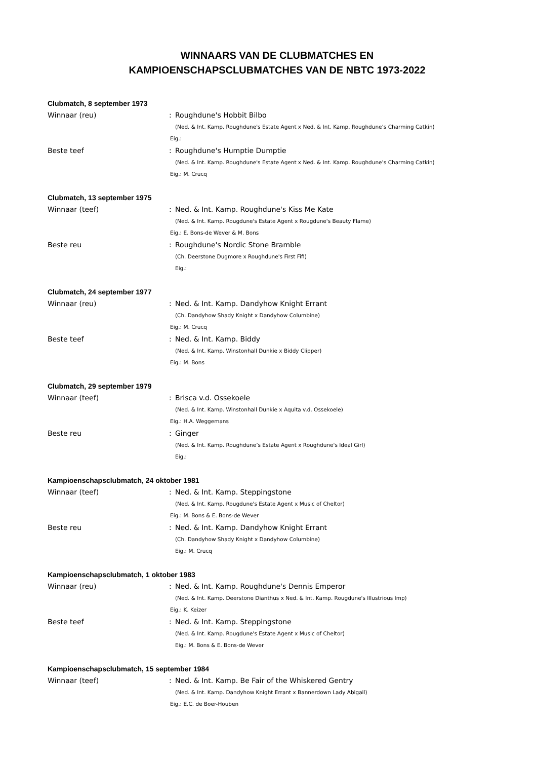WINNAARS VAN DE CLUBMATCHES EN
KAMPIOENSCHAPSCLUBMATCHES VAN DE NBTC 1973-2022
Clubmatch, 8 september 1973
Winnaar (reu) : Roughdune's Hobbit Bilbo
(Ned. & Int. Kamp. Roughdune's Estate Agent x Ned. & Int. Kamp. Roughdune’s Charming Catkin)
Eig.:
Beste teef : Roughdune's Humptie Dumptie
(Ned. & Int. Kamp. Roughdune's Estate Agent x Ned. & Int. Kamp. Roughdune’s Charming Catkin)
Eig.: M. Crucq
Clubmatch, 13 september 1975
Winnaar (teef) : Ned. & Int. Kamp. Roughdune's Kiss Me Kate
(Ned. & Int. Kamp. Rougdune's Estate Agent x Rougdune's Beauty Flame)
Eig.: E. Bons-de Wever & M. Bons
Beste reu : Roughdune's Nordic Stone Bramble
(Ch. Deerstone Dugmore x Roughdune's First Fifi)
Eig.:
Clubmatch, 24 september 1977
Winnaar (reu) : Ned. & Int. Kamp. Dandyhow Knight Errant
(Ch. Dandyhow Shady Knight x Dandyhow Columbine)
Eig.: M. Crucq
Beste teef : Ned. & Int. Kamp. Biddy
(Ned. & Int. Kamp. Winstonhall Dunkie x Biddy Clipper)
Eig.: M. Bons
Clubmatch, 29 september 1979
Winnaar (teef) : Brisca v.d. Ossekoele
(Ned. & Int. Kamp. Winstonhall Dunkie x Aquita v.d. Ossekoele)
Eig.: H.A. Weggemans
Beste reu : Ginger
(Ned. & Int. Kamp. Roughdune’s Estate Agent x Roughdune's Ideal Girl)
Eig.:
Kampioenschapsclubmatch, 24 oktober 1981
Winnaar (teef) : Ned. & Int. Kamp. Steppingstone
(Ned. & Int. Kamp. Rougdune's Estate Agent x Music of Cheltor)
Eig.: M. Bons & E. Bons-de Wever
Beste reu : Ned. & Int. Kamp. Dandyhow Knight Errant
(Ch. Dandyhow Shady Knight x Dandyhow Columbine)
Eig.: M. Crucq
Kampioenschapsclubmatch, 1 oktober 1983
Winnaar (reu) : Ned. & Int. Kamp. Roughdune's Dennis Emperor
(Ned. & Int. Kamp. Deerstone Dianthus x Ned. & Int. Kamp. Rougdune's Illustrious Imp)
Eig.: K. Keizer
Beste teef : Ned. & Int. Kamp. Steppingstone
(Ned. & Int. Kamp. Rougdune's Estate Agent x Music of Cheltor)
Eig.: M. Bons & E. Bons-de Wever
Kampioenschapsclubmatch, 15 september 1984
Winnaar (teef) : Ned. & Int. Kamp. Be Fair of the Whiskered Gentry
(Ned. & Int. Kamp. Dandyhow Knight Errant x Bannerdown Lady Abigail)
Eig.: E.C. de Boer-Houben